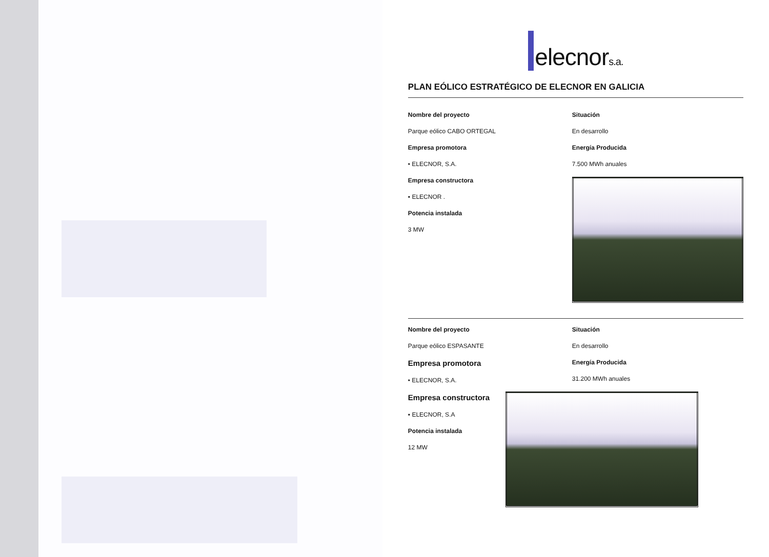elecnors.a.
PLAN EÓLICO ESTRATÉGICO DE ELECNOR EN GALICIA
Nombre del proyecto
Parque eólico CABO ORTEGAL
Empresa promotora
• ELECNOR, S.A.
Empresa constructora
▪ ELECNOR .
Potencia instalada
3 MW
Situación
En desarrollo
Energía Producida
7.500 MWh anuales
Nombre del proyecto
Parque eólico ESPASANTE
Empresa promotora
• ELECNOR, S.A.
Empresa constructora
▪ ELECNOR, S.A
Potencia instalada
12 MW
Situación
En desarrollo
Energía Producida
31.200 MWh anuales